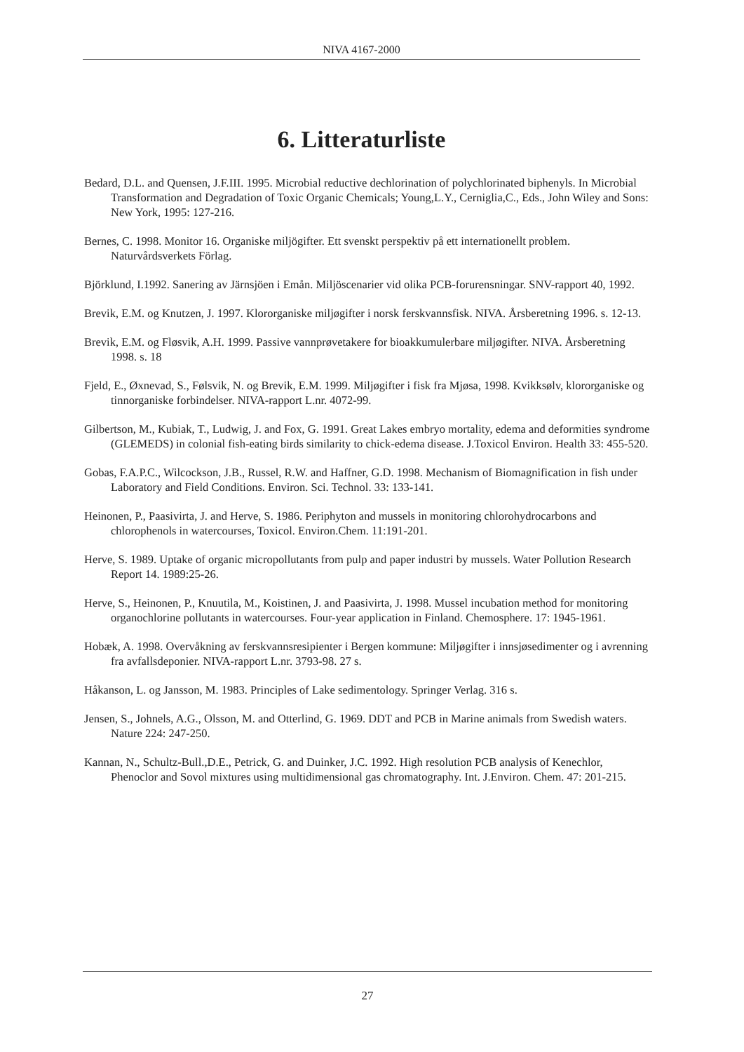NIVA 4167-2000
6. Litteraturliste
Bedard, D.L. and Quensen, J.F.III. 1995. Microbial reductive dechlorination of polychlorinated biphenyls. In Microbial Transformation and Degradation of Toxic Organic Chemicals; Young,L.Y., Cerniglia,C., Eds., John Wiley and Sons: New York, 1995: 127-216.
Bernes, C. 1998. Monitor 16. Organiske miljögifter. Ett svenskt perspektiv på ett internationellt problem. Naturvårdsverkets Förlag.
Björklund, I.1992. Sanering av Järnsjöen i Emån. Miljöscenarier vid olika PCB-forurensningar. SNV-rapport 40, 1992.
Brevik, E.M. og Knutzen, J. 1997. Klororganiske miljøgifter i norsk ferskvannsfisk. NIVA. Årsberetning 1996. s. 12-13.
Brevik, E.M. og Fløsvik, A.H. 1999. Passive vannprøvetakere for bioakkumulerbare miljøgifter. NIVA. Årsberetning 1998. s. 18
Fjeld, E., Øxnevad, S., Følsvik, N. og Brevik, E.M. 1999. Miljøgifter i fisk fra Mjøsa, 1998. Kvikksølv, klororganiske og tinnorganiske forbindelser. NIVA-rapport L.nr. 4072-99.
Gilbertson, M., Kubiak, T., Ludwig, J. and Fox, G. 1991. Great Lakes embryo mortality, edema and deformities syndrome (GLEMEDS) in colonial fish-eating birds similarity to chick-edema disease. J.Toxicol Environ. Health 33: 455-520.
Gobas, F.A.P.C., Wilcockson, J.B., Russel, R.W. and Haffner, G.D. 1998. Mechanism of Biomagnification in fish under Laboratory and Field Conditions. Environ. Sci. Technol. 33: 133-141.
Heinonen, P., Paasivirta, J. and Herve, S. 1986. Periphyton and mussels in monitoring chlorohydrocarbons and chlorophenols in watercourses, Toxicol. Environ.Chem. 11:191-201.
Herve, S. 1989. Uptake of organic micropollutants from pulp and paper industri by mussels. Water Pollution Research Report 14. 1989:25-26.
Herve, S., Heinonen, P., Knuutila, M., Koistinen, J. and Paasivirta, J. 1998. Mussel incubation method for monitoring organochlorine pollutants in watercourses. Four-year application in Finland. Chemosphere. 17: 1945-1961.
Hobæk, A. 1998. Overvåkning av ferskvannsresipienter i Bergen kommune: Miljøgifter i innsjøsedimenter og i avrenning fra avfallsdeponier. NIVA-rapport L.nr. 3793-98. 27 s.
Håkanson, L. og Jansson, M. 1983. Principles of Lake sedimentology. Springer Verlag. 316 s.
Jensen, S., Johnels, A.G., Olsson, M. and Otterlind, G. 1969. DDT and PCB in Marine animals from Swedish waters. Nature 224: 247-250.
Kannan, N., Schultz-Bull.,D.E., Petrick, G. and Duinker, J.C. 1992. High resolution PCB analysis of Kenechlor, Phenoclor and Sovol mixtures using multidimensional gas chromatography. Int. J.Environ. Chem. 47: 201-215.
27